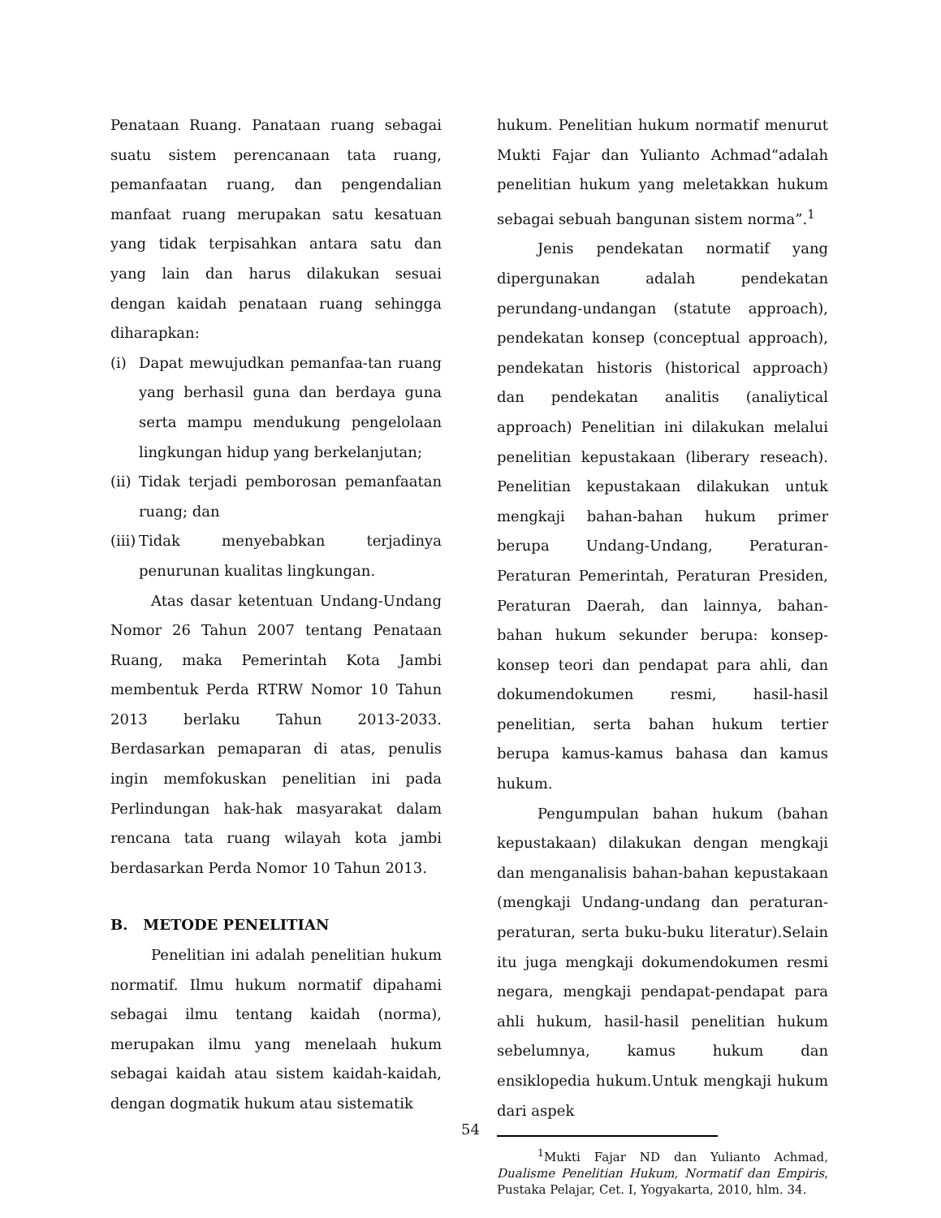Penataan Ruang. Panataan ruang sebagai suatu sistem perencanaan tata ruang, pemanfaatan ruang, dan pengendalian manfaat ruang merupakan satu kesatuan yang tidak terpisahkan antara satu dan yang lain dan harus dilakukan sesuai dengan kaidah penataan ruang sehingga diharapkan:
(i) Dapat mewujudkan pemanfaa-tan ruang yang berhasil guna dan berdaya guna serta mampu mendukung pengelolaan lingkungan hidup yang berkelanjutan;
(ii) Tidak terjadi pemborosan pemanfaatan ruang; dan
(iii) Tidak menyebabkan terjadinya penurunan kualitas lingkungan.
Atas dasar ketentuan Undang-Undang Nomor 26 Tahun 2007 tentang Penataan Ruang, maka Pemerintah Kota Jambi membentuk Perda RTRW Nomor 10 Tahun 2013 berlaku Tahun 2013-2033. Berdasarkan pemaparan di atas, penulis ingin memfokuskan penelitian ini pada Perlindungan hak-hak masyarakat dalam rencana tata ruang wilayah kota jambi berdasarkan Perda Nomor 10 Tahun 2013.
B. METODE PENELITIAN
Penelitian ini adalah penelitian hukum normatif. Ilmu hukum normatif dipahami sebagai ilmu tentang kaidah (norma), merupakan ilmu yang menelaah hukum sebagai kaidah atau sistem kaidah-kaidah, dengan dogmatik hukum atau sistematik
hukum. Penelitian hukum normatif menurut Mukti Fajar dan Yulianto Achmad“adalah penelitian hukum yang meletakkan hukum sebagai sebuah bangunan sistem norma”.<sup>1</sup>
Jenis pendekatan normatif yang dipergunakan adalah pendekatan perundang-undangan (statute approach), pendekatan konsep (conceptual approach), pendekatan historis (historical approach) dan pendekatan analitis (analiytical approach) Penelitian ini dilakukan melalui penelitian kepustakaan (liberary reseach). Penelitian kepustakaan dilakukan untuk mengkaji bahan-bahan hukum primer berupa Undang-Undang, Peraturan-Peraturan Pemerintah, Peraturan Presiden, Peraturan Daerah, dan lainnya, bahan-bahan hukum sekunder berupa: konsep-konsep teori dan pendapat para ahli, dan dokumendokumen resmi, hasil-hasil penelitian, serta bahan hukum tertier berupa kamus-kamus bahasa dan kamus hukum.
Pengumpulan bahan hukum (bahan kepustakaan) dilakukan dengan mengkaji dan menganalisis bahan-bahan kepustakaan (mengkaji Undang-undang dan peraturan-peraturan, serta buku-buku literatur).Selain itu juga mengkaji dokumendokumen resmi negara, mengkaji pendapat-pendapat para ahli hukum, hasil-hasil penelitian hukum sebelumnya, kamus hukum dan ensiklopedia hukum.Untuk mengkaji hukum dari aspek
<sup>1</sup> Mukti Fajar ND dan Yulianto Achmad, Dualisme Penelitian Hukum, Normatif dan Empiris, Pustaka Pelajar, Cet. I, Yogyakarta, 2010, hlm. 34.
54